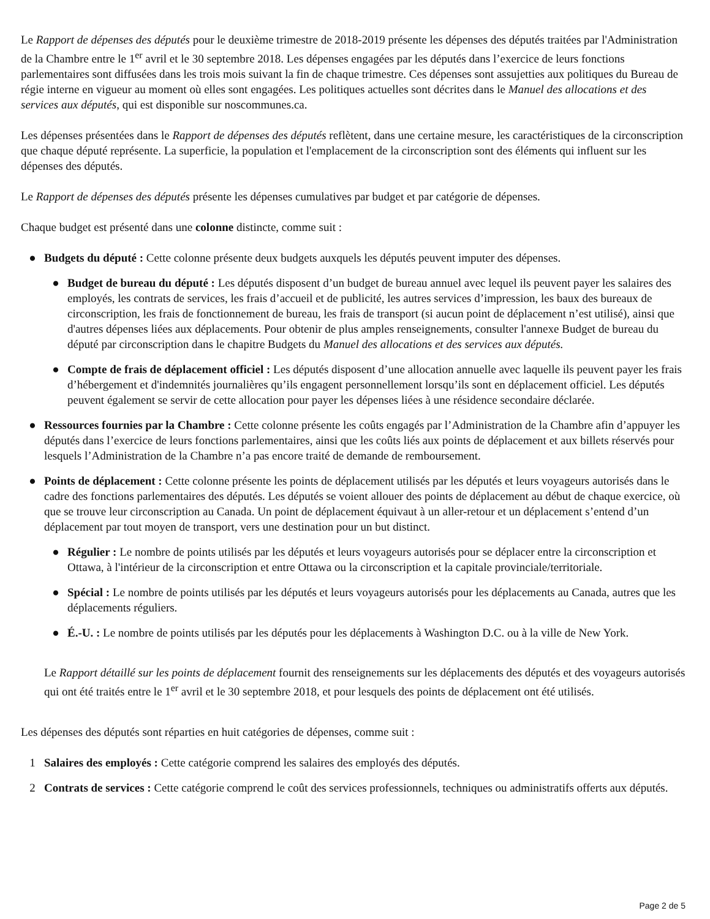Le Rapport de dépenses des députés pour le deuxième trimestre de 2018-2019 présente les dépenses des députés traitées par l'Administration de la Chambre entre le 1<sup>er</sup> avril et le 30 septembre 2018. Les dépenses engagées par les députés dans l’exercice de leurs fonctions parlementaires sont diffusées dans les trois mois suivant la fin de chaque trimestre. Ces dépenses sont assujetties aux politiques du Bureau de régie interne en vigueur au moment où elles sont engagées. Les politiques actuelles sont décrites dans le Manuel des allocations et des services aux députés, qui est disponible sur noscommunes.ca.
Les dépenses présentées dans le Rapport de dépenses des députés reflètent, dans une certaine mesure, les caractéristiques de la circonscription que chaque député représente. La superficie, la population et l'emplacement de la circonscription sont des éléments qui influent sur les dépenses des députés.
Le Rapport de dépenses des députés présente les dépenses cumulatives par budget et par catégorie de dépenses.
Chaque budget est présenté dans une colonne distincte, comme suit :
● Budgets du député : Cette colonne présente deux budgets auxquels les députés peuvent imputer des dépenses.
● Budget de bureau du député : Les députés disposent d’un budget de bureau annuel avec lequel ils peuvent payer les salaires des employés, les contrats de services, les frais d’accueil et de publicité, les autres services d’impression, les baux des bureaux de circonscription, les frais de fonctionnement de bureau, les frais de transport (si aucun point de déplacement n’est utilisé), ainsi que d'autres dépenses liées aux déplacements. Pour obtenir de plus amples renseignements, consulter l'annexe Budget de bureau du député par circonscription dans le chapitre Budgets du Manuel des allocations et des services aux députés.
● Compte de frais de déplacement officiel : Les députés disposent d’une allocation annuelle avec laquelle ils peuvent payer les frais d’hébergement et d'indemnités journalières qu’ils engagent personnellement lorsqu’ils sont en déplacement officiel. Les députés peuvent également se servir de cette allocation pour payer les dépenses liées à une résidence secondaire déclarée.
● Ressources fournies par la Chambre : Cette colonne présente les coûts engagés par l’Administration de la Chambre afin d’appuyer les députés dans l’exercice de leurs fonctions parlementaires, ainsi que les coûts liés aux points de déplacement et aux billets réservés pour lesquels l’Administration de la Chambre n’a pas encore traité de demande de remboursement.
● Points de déplacement : Cette colonne présente les points de déplacement utilisés par les députés et leurs voyageurs autorisés dans le cadre des fonctions parlementaires des députés. Les députés se voient allouer des points de déplacement au début de chaque exercice, où que se trouve leur circonscription au Canada. Un point de déplacement équivaut à un aller-retour et un déplacement s’entend d’un déplacement par tout moyen de transport, vers une destination pour un but distinct.
● Régulier : Le nombre de points utilisés par les députés et leurs voyageurs autorisés pour se déplacer entre la circonscription et Ottawa, à l'intérieur de la circonscription et entre Ottawa ou la circonscription et la capitale provinciale/territoriale.
● Spécial : Le nombre de points utilisés par les députés et leurs voyageurs autorisés pour les déplacements au Canada, autres que les déplacements réguliers.
● É.-U. : Le nombre de points utilisés par les députés pour les déplacements à Washington D.C. ou à la ville de New York.
Le Rapport détaillé sur les points de déplacement fournit des renseignements sur les déplacements des députés et des voyageurs autorisés qui ont été traités entre le 1<sup>er</sup> avril et le 30 septembre 2018, et pour lesquels des points de déplacement ont été utilisés.
Les dépenses des députés sont réparties en huit catégories de dépenses, comme suit :
1 Salaires des employés : Cette catégorie comprend les salaires des employés des députés.
2 Contrats de services : Cette catégorie comprend le coût des services professionnels, techniques ou administratifs offerts aux députés.
Page 2 de 5